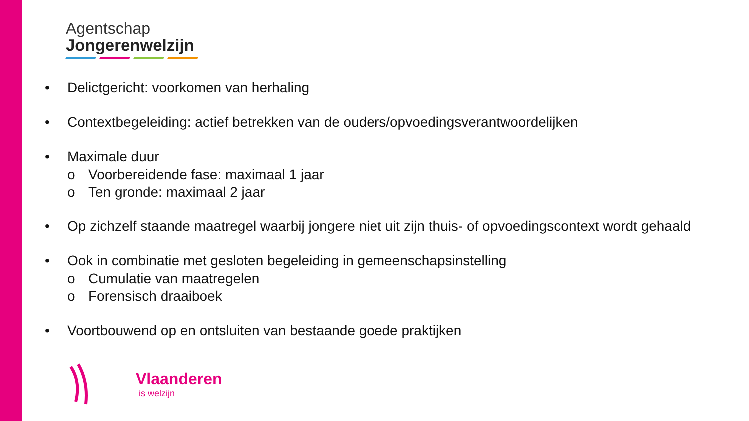Agentschap
Jongerenwelzijn
• Delictgericht: voorkomen van herhaling
• Contextbegeleiding: actief betrekken van de ouders/opvoedingsverantwoordelijken
• Maximale duur
o Voorbereidende fase: maximaal 1 jaar
o Ten gronde: maximaal 2 jaar
• Op zichzelf staande maatregel waarbij jongere niet uit zijn thuis- of opvoedingscontext wordt gehaald
• Ook in combinatie met gesloten begeleiding in gemeenschapsinstelling
o Cumulatie van maatregelen
o Forensisch draaiboek
• Voortbouwend op en ontsluiten van bestaande goede praktijken
Vlaanderen
is welzijn